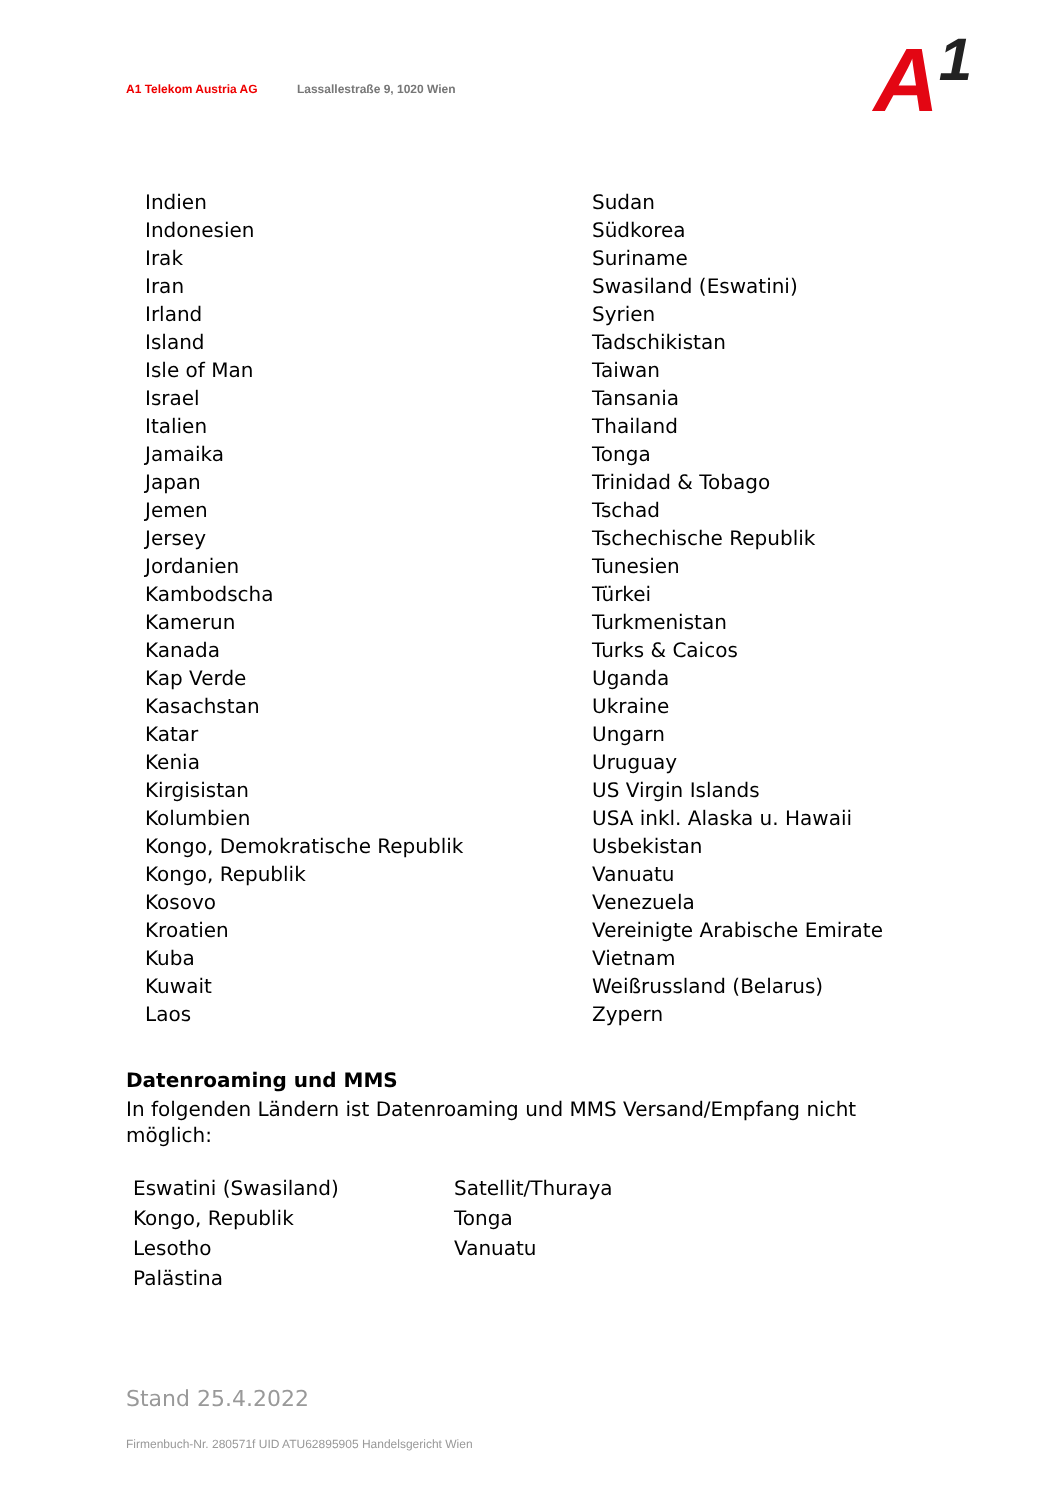A1 Telekom Austria AG Lassallestraße 9, 1020 Wien
A<sup>1</sup>
| Indien | Sudan |
| Indonesien | Südkorea |
| Irak | Suriname |
| Iran | Swasiland (Eswatini) |
| Irland | Syrien |
| Island | Tadschikistan |
| Isle of Man | Taiwan |
| Israel | Tansania |
| Italien | Thailand |
| Jamaika | Tonga |
| Japan | Trinidad & Tobago |
| Jemen | Tschad |
| Jersey | Tschechische Republik |
| Jordanien | Tunesien |
| Kambodscha | Türkei |
| Kamerun | Turkmenistan |
| Kanada | Turks & Caicos |
| Kap Verde | Uganda |
| Kasachstan | Ukraine |
| Katar | Ungarn |
| Kenia | Uruguay |
| Kirgisistan | US Virgin Islands |
| Kolumbien | USA inkl. Alaska u. Hawaii |
| Kongo, Demokratische Republik | Usbekistan |
| Kongo, Republik | Vanuatu |
| Kosovo | Venezuela |
| Kroatien | Vereinigte Arabische Emirate |
| Kuba | Vietnam |
| Kuwait | Weißrussland (Belarus) |
| Laos | Zypern |
Datenroaming und MMS
In folgenden Ländern ist Datenroaming und MMS Versand/Empfang nicht möglich:
| Eswatini (Swasiland) | Satellit/Thuraya |
| Kongo, Republik | Tonga |
| Lesotho | Vanuatu |
| Palästina | |
Stand 25.4.2022
Firmenbuch-Nr. 280571f UID ATU62895905 Handelsgericht Wien